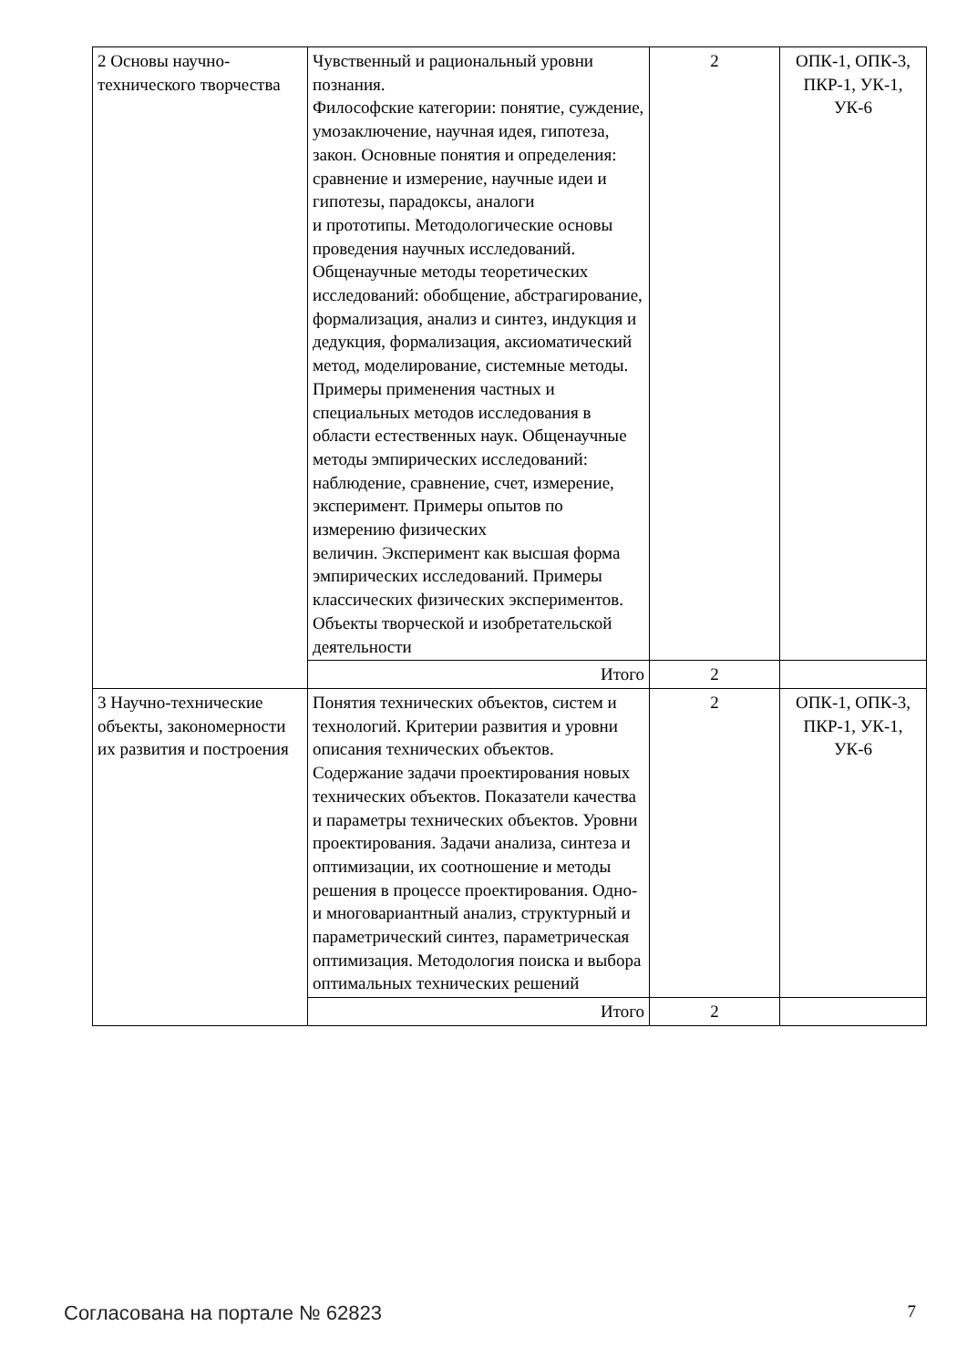| 2 Основы научно-технического творчества | Чувственный и рациональный уровни познания. Философские категории: понятие, суждение, умозаключение, научная идея, гипотеза, закон. Основные понятия и определения: сравнение и измерение, научные идеи и гипотезы, парадоксы, аналоги и прототипы. Методологические основы проведения научных исследований. Общенаучные методы теоретических исследований: обобщение, абстрагирование, формализация, анализ и синтез, индукция и дедукция, формализация, аксиоматический метод, моделирование, системные методы. Примеры применения частных и специальных методов исследования в области естественных наук. Общенаучные методы эмпирических исследований: наблюдение, сравнение, счет, измерение, эксперимент. Примеры опытов по измерению физических величин. Эксперимент как высшая форма эмпирических исследований. Примеры классических физических экспериментов. Объекты творческой и изобретательской деятельности | 2 | ОПК-1, ОПК-3, ПКР-1, УК-1, УК-6 |
| | Итого | 2 | |
| 3 Научно-технические объекты, закономерности их развития и построения | Понятия технических объектов, систем и технологий. Критерии развития и уровни описания технических объектов. Содержание задачи проектирования новых технических объектов. Показатели качества и параметры технических объектов. Уровни проектирования. Задачи анализа, синтеза и оптимизации, их соотношение и методы решения в процессе проектирования. Одно- и многовариантный анализ, структурный и параметрический синтез, параметрическая оптимизация. Методология поиска и выбора оптимальных технических решений | 2 | ОПК-1, ОПК-3, ПКР-1, УК-1, УК-6 |
| | Итого | 2 | |
Согласована на портале № 62823 7